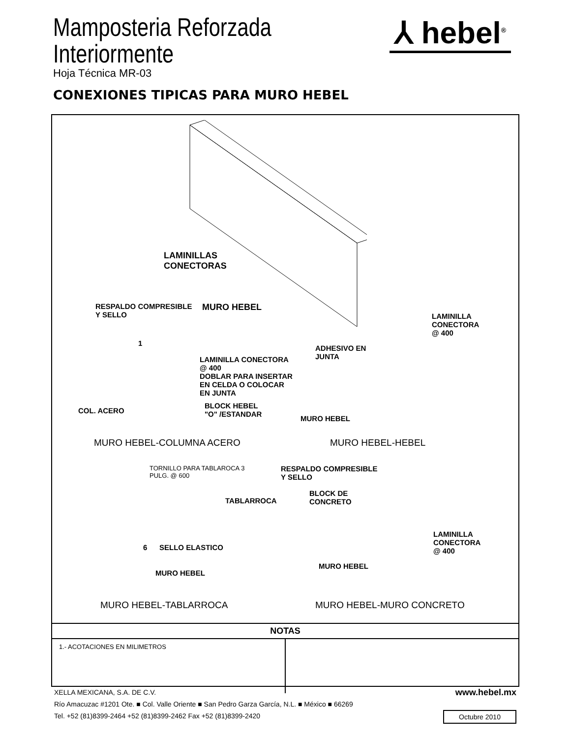Mamposteria Reforzada
Interiormente
Hoja Técnica MR-03
⅄ hebel<sup>®</sup>
CONEXIONES TIPICAS PARA MURO HEBEL
LAMINILLAS
CONECTORAS
MURO HEBEL
RESPALDO COMPRESIBLE
Y SELLO
1
LAMINILLA CONECTORA
@ 400
DOBLAR PARA INSERTAR
EN CELDA O COLOCAR
EN JUNTA
COL. ACERO
BLOCK HEBEL
"O" /ESTANDAR
MURO HEBEL-COLUMNA ACERO
LAMINILLA CONECTORA
@ 400
ADHESIVO EN
JUNTA
MURO HEBEL
MURO HEBEL-HEBEL
TORNILLO PARA TABLAROCA 3
PULG. @ 600
TABLARROCA
6 SELLO ELASTICO
MURO HEBEL
MURO HEBEL-TABLARROCA
RESPALDO COMPRESIBLE
Y SELLO
BLOCK DE
CONCRETO
LAMINILLA CONECTORA
@ 400
MURO HEBEL
MURO HEBEL-MURO CONCRETO
NOTAS
1.- ACOTACIONES EN MILIMETROS
XELLA MEXICANA, S.A. DE C.V.
Río Amacuzac #1201 Ote. ■ Col. Valle Oriente ■ San Pedro Garza García, N.L. ■ México ■ 66269
Tel. +52 (81)8399-2464 +52 (81)8399-2462 Fax +52 (81)8399-2420
www.hebel.mx
Octubre 2010